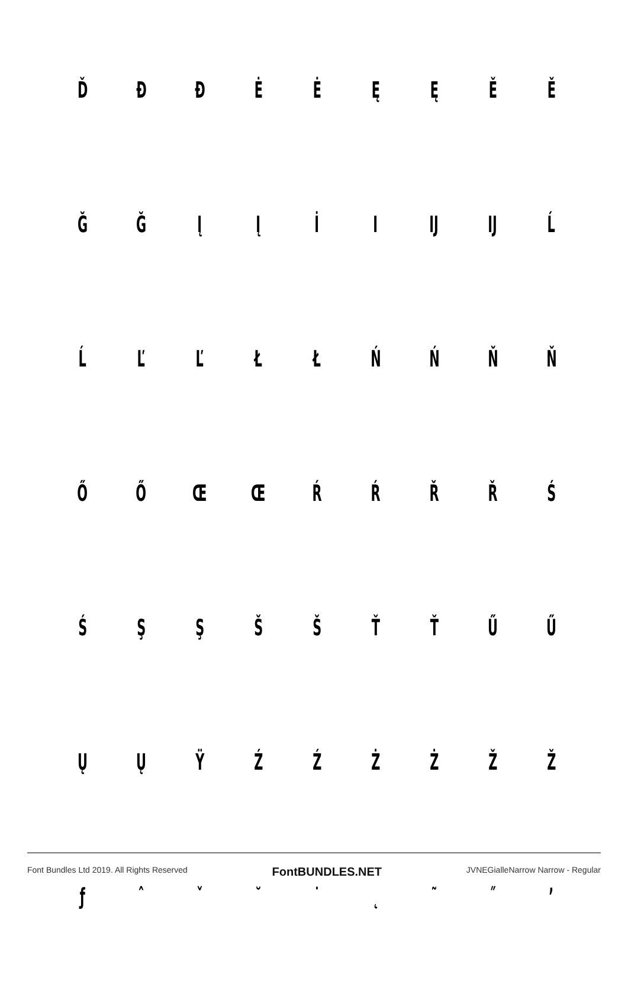| Ď | Đ | Đ | Ė | Ė | Ę | Ę | Ě | Ě |
| Ğ | Ğ | Į | Į | İ | I | Ĳ | Ĳ | Ĺ |
| Ĺ | Ľ | Ľ | Ł | Ł | Ń | Ń | Ň | Ň |
| Ő | Ő | Œ | Œ | Ŕ | Ŕ | Ř | Ř | Ś |
| Ś | Ş | Ş | Š | Š | Ť | Ť | Ű | Ű |
| Ų | Ų | Ÿ | Ź | Ź | Ż | Ż | Ž | Ž |
| ƒ | ˆ | ˇ | ˘ | ˙ | ˛ | ˜ | ˝ | ’ |
Font Bundles Ltd 2019. All Rights Reserved FontBUNDLES.NET JVNEGialleNarrow Narrow - Regular